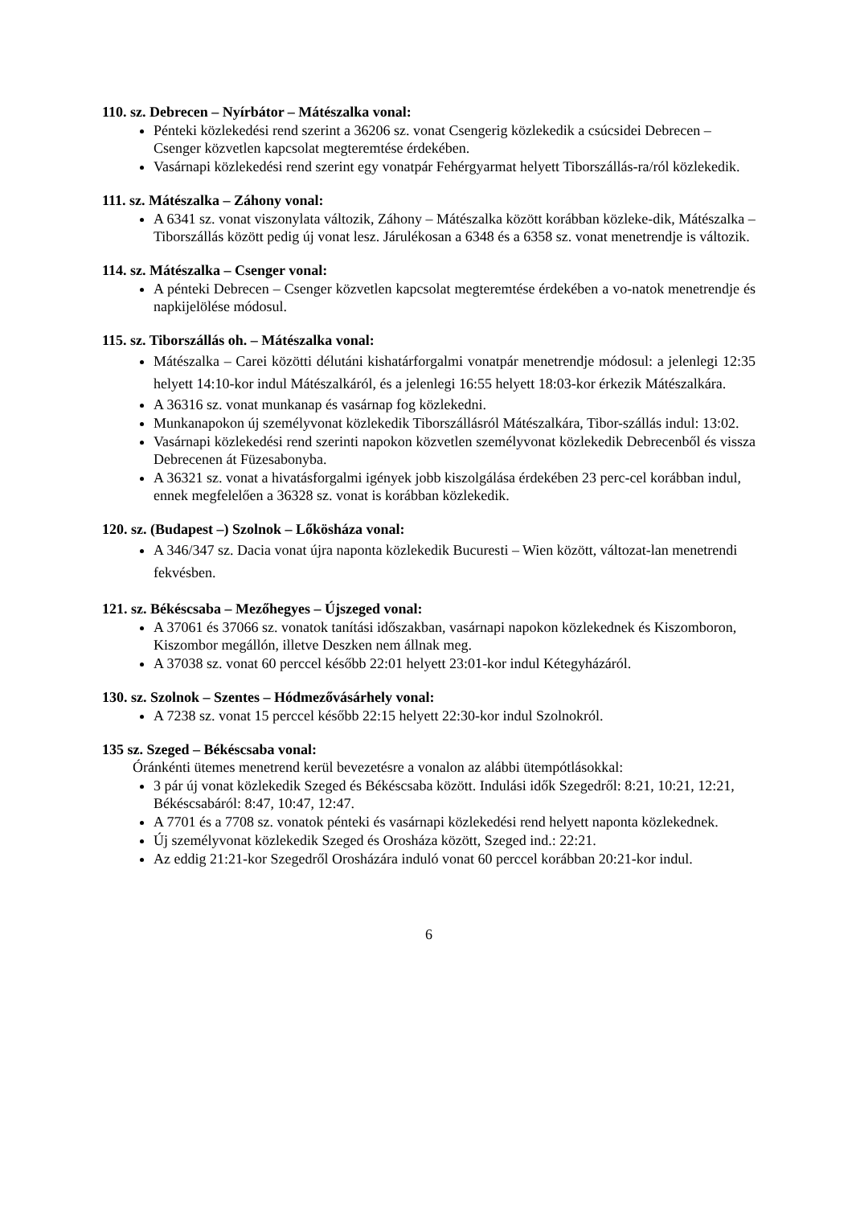110. sz. Debrecen – Nyírbátor – Mátészalka vonal:
Pénteki közlekedési rend szerint a 36206 sz. vonat Csengerig közlekedik a csúcsidei Debrecen – Csenger közvetlen kapcsolat megteremtése érdekében.
Vasárnapi közlekedési rend szerint egy vonatpár Fehérgyarmat helyett Tiborszállás-ra/ról közlekedik.
111. sz. Mátészalka – Záhony vonal:
A 6341 sz. vonat viszonylata változik, Záhony – Mátészalka között korábban közleke-dik, Mátészalka – Tiborszállás között pedig új vonat lesz. Járulékosan a 6348 és a 6358 sz. vonat menetrendje is változik.
114. sz. Mátészalka – Csenger vonal:
A pénteki Debrecen – Csenger közvetlen kapcsolat megteremtése érdekében a vo-natok menetrendje és napkijelölése módosul.
115. sz. Tiborszállás oh. – Mátészalka vonal:
Mátészalka – Carei közötti délutáni kishatárforgalmi vonatpár menetrendje módosul: a jelenlegi 12:35 helyett 14:10-kor indul Mátészalkáról, és a jelenlegi 16:55 helyett 18:03-kor érkezik Mátészalkára.
A 36316 sz. vonat munkanap és vasárnap fog közlekedni.
Munkanapokon új személyvonat közlekedik Tiborszállásról Mátészalkára, Tibor-szállás indul: 13:02.
Vasárnapi közlekedési rend szerinti napokon közvetlen személyvonat közlekedik Debrecenből és vissza Debrecenen át Füzesabonyba.
A 36321 sz. vonat a hivatásforgalmi igények jobb kiszolgálása érdekében 23 perc-cel korábban indul, ennek megfelelően a 36328 sz. vonat is korábban közlekedik.
120. sz. (Budapest –) Szolnok – Lőkösháza vonal:
A 346/347 sz. Dacia vonat újra naponta közlekedik Bucuresti – Wien között, változat-lan menetrendi fekvésben.
121. sz. Békéscsaba – Mezőhegyes – Újszeged vonal:
A 37061 és 37066 sz. vonatok tanítási időszakban, vasárnapi napokon közlekednek és Kiszomboron, Kiszombor megállón, illetve Deszken nem állnak meg.
A 37038 sz. vonat 60 perccel később 22:01 helyett 23:01-kor indul Kétegyházáról.
130. sz. Szolnok – Szentes – Hódmezővásárhely vonal:
A 7238 sz. vonat 15 perccel később 22:15 helyett 22:30-kor indul Szolnokról.
135 sz. Szeged – Békéscsaba vonal:
Óránkénti ütemes menetrend kerül bevezetésre a vonalon az alábbi ütempótlásokkal:
3 pár új vonat közlekedik Szeged és Békéscsaba között. Indulási idők Szegedről: 8:21, 10:21, 12:21, Békéscsabáról: 8:47, 10:47, 12:47.
A 7701 és a 7708 sz. vonatok pénteki és vasárnapi közlekedési rend helyett naponta közlekednek.
Új személyvonat közlekedik Szeged és Orosháza között, Szeged ind.: 22:21.
Az eddig 21:21-kor Szegedről Orosházára induló vonat 60 perccel korábban 20:21-kor indul.
6